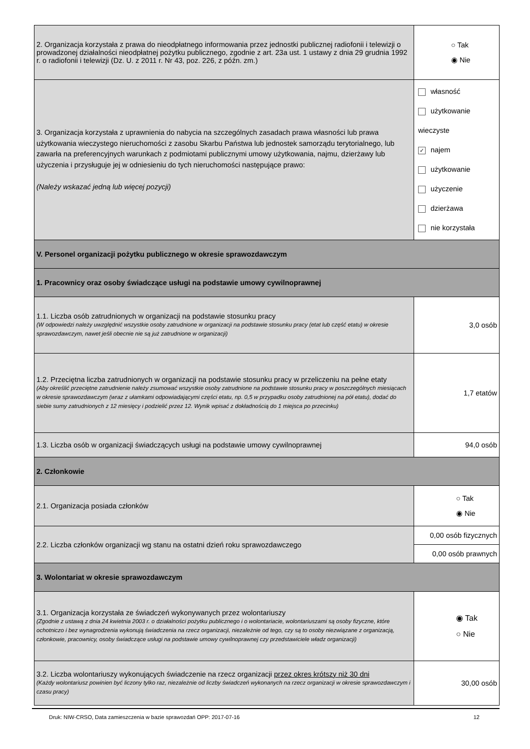| 2. Organizacja korzystała z prawa do nieodpłatnego informowania przez jednostki publicznej radiofonii i telewizji o prowadzonej działalności nieodpłatnej pożytku publicznego, zgodnie z art. 23a ust. 1 ustawy z dnia 29 grudnia 1992 r. o radiofonii i telewizji (Dz. U. z 2011 r. Nr 43, poz. 226, z późn. zm.) | | ○ Tak ◉ Nie |
| 3. Organizacja korzystała z uprawnienia do nabycia na szczególnych zasadach prawa własności lub prawa użytkowania wieczystego nieruchomości z zasobu Skarbu Państwa lub jednostek samorządu terytorialnego, lub zawarła na preferencyjnych warunkach z podmiotami publicznymi umowy użytkowania, najmu, dzierżawy lub użyczenia i przysługuje jej w odniesieniu do tych nieruchomości następujące prawo: (Należy wskazać jedną lub więcej pozycji) | własność użytkowanie wieczyste ✓ najem użytkowanie użyczenie dzierżawa nie korzystała | |
| V. Personel organizacji pożytku publicznego w okresie sprawozdawczym | | |
| 1. Pracownicy oraz osoby świadczące usługi na podstawie umowy cywilnoprawnej | | |
| 1.1. Liczba osób zatrudnionych w organizacji na podstawie stosunku pracy (W odpowiedzi należy uwzględnić wszystkie osoby zatrudnione w organizacji na podstawie stosunku pracy (etat lub część etatu) w okresie sprawozdawczym, nawet jeśli obecnie nie są już zatrudnione w organizacji) | 3,0 osób | |
| 1.2. Przeciętna liczba zatrudnionych w organizacji na podstawie stosunku pracy w przeliczeniu na pełne etaty (Aby określić przeciętne zatrudnienie należy zsumować wszystkie osoby zatrudnione na podstawie stosunku pracy w poszczególnych miesiącach w okresie sprawozdawczym (wraz z ułamkami odpowiadającymi części etatu, np. 0,5 w przypadku osoby zatrudnionej na pół etatu), dodać do siebie sumy zatrudnionych z 12 miesięcy i podzielić przez 12. Wynik wpisać z dokładnością do 1 miejsca po przecinku) | | 1,7 etatów |
| 1.3. Liczba osób w organizacji świadczących usługi na podstawie umowy cywilnoprawnej | | 94,0 osób |
| 2. Członkowie | | |
| 2.1. Organizacja posiada członków | | ○ Tak ◉ Nie |
| 2.2. Liczba członków organizacji wg stanu na ostatni dzień roku sprawozdawczego | | 0,00 osób fizycznych |
| | | 0,00 osób prawnych |
| 3. Wolontariat w okresie sprawozdawczym | | |
| 3.1. Organizacja korzystała ze świadczeń wykonywanych przez wolontariuszy (Zgodnie z ustawą z dnia 24 kwietnia 2003 r. o działalności pożytku publicznego i o wolontariacie, wolontariuszami są osoby fizyczne, które ochotniczo i bez wynagrodzenia wykonują świadczenia na rzecz organizacji, niezależnie od tego, czy są to osoby niezwiązane z organizacją, członkowie, pracownicy, osoby świadczące usługi na podstawie umowy cywilnoprawnej czy przedstawiciele władz organizacji) | | ◉ Tak ○ Nie |
| 3.2. Liczba wolontariuszy wykonujących świadczenie na rzecz organizacji przez okres krótszy niż 30 dni (Każdy wolontariusz powinien być liczony tylko raz, niezależnie od liczby świadczeń wykonanych na rzecz organizacji w okresie sprawozdawczym i czasu pracy) | | 30,00 osób |
Druk: NIW-CRSO, Data zamieszczenia w bazie sprawozdań OPP: 2017-07-16 12